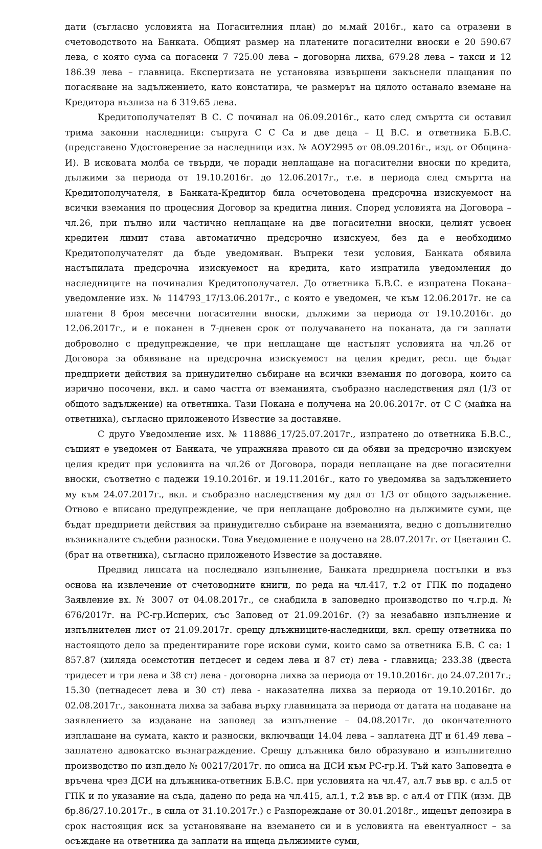дати (съгласно условията на Погасителния план) до м.май 2016г., като са отразени в счетоводството на Банката. Общият размер на платените погасителни вноски е 20 590.67 лева, с която сума са погасени 7 725.00 лева – договорна лихва, 679.28 лева – такси и 12 186.39 лева – главница. Експертизата не установява извършени закъснели плащания по погасяване на задължението, като констатира, че размерът на цялото останало вземане на Кредитора възлиза на 6 319.65 лева.
Кредитополучателят В С. С починал на 06.09.2016г., като след смъртта си оставил трима законни наследници: съпруга С С Са и две деца – Ц В.С. и ответника Б.В.С. (представено Удостоверение за наследници изх. № АОУ2995 от 08.09.2016г., изд. от Община-И). В исковата молба се твърди, че поради неплащане на погасителни вноски по кредита, дължими за периода от 19.10.2016г. до 12.06.2017г., т.е. в периода след смъртта на Кредитополучателя, в Банката-Кредитор била осчетоводена предсрочна изискуемост на всички вземания по процесния Договор за кредитна линия. Според условията на Договора – чл.26, при пълно или частично неплащане на две погасителни вноски, целият усвоен кредитен лимит става автоматично предсрочно изискуем, без да е необходимо Кредитополучателят да бъде уведомяван. Въпреки тези условия, Банката обявила настъпилата предсрочна изискуемост на кредита, като изпратила уведомления до наследниците на починалия Кредитополучател. До ответника Б.В.С. е изпратена Покана–уведомление изх. № 114793_17/13.06.2017г., с която е уведомен, че към 12.06.2017г. не са платени 8 броя месечни погасителни вноски, дължими за периода от 19.10.2016г. до 12.06.2017г., и е поканен в 7-дневен срок от получаването на поканата, да ги заплати доброволно с предупреждение, че при неплащане ще настъпят условията на чл.26 от Договора за обявяване на предсрочна изискуемост на целия кредит, респ. ще бъдат предприети действия за принудително събиране на всички вземания по договора, които са изрично посочени, вкл. и само частта от вземанията, съобразно наследствения дял (1/3 от общото задължение) на ответника. Тази Покана е получена на 20.06.2017г. от С С (майка на ответника), съгласно приложеното Известие за доставяне.
С друго Уведомление изх. № 118886_17/25.07.2017г., изпратено до ответника Б.В.С., същият е уведомен от Банката, че упражнява правото си да обяви за предсрочно изискуем целия кредит при условията на чл.26 от Договора, поради неплащане на две погасителни вноски, съответно с падежи 19.10.2016г. и 19.11.2016г., като го уведомява за задължението му към 24.07.2017г., вкл. и съобразно наследствения му дял от 1/3 от общото задължение. Отново е вписано предупреждение, че при неплащане доброволно на дължимите суми, ще бъдат предприети действия за принудително събиране на вземанията, ведно с допълнително възникналите съдебни разноски. Това Уведомление е получено на 28.07.2017г. от Цветалин С. (брат на ответника), съгласно приложеното Известие за доставяне.
Предвид липсата на последвало изпълнение, Банката предприела постъпки и въз основа на извлечение от счетоводните книги, по реда на чл.417, т.2 от ГПК по подадено Заявление вх. № 3007 от 04.08.2017г., се снабдила в заповедно производство по ч.гр.д. № 676/2017г. на РС-гр.Исперих, със Заповед от 21.09.2016г. (?) за незабавно изпълнение и изпълнителен лист от 21.09.2017г. срещу длъжниците-наследници, вкл. срещу ответника по настоящото дело за предентираните горе искови суми, които само за ответника Б.В. С са: 1 857.87 (хиляда осемстотин петдесет и седем лева и 87 ст) лева - главница; 233.38 (двеста тридесет и три лева и 38 ст) лева - договорна лихва за периода от 19.10.2016г. до 24.07.2017г.; 15.30 (петнадесет лева и 30 ст) лева - наказателна лихва за периода от 19.10.2016г. до 02.08.2017г., законната лихва за забава върху главницата за периода от датата на подаване на заявлението за издаване на заповед за изпълнение – 04.08.2017г. до окончателното изплащане на сумата, както и разноски, включващи 14.04 лева – заплатена ДТ и 61.49 лева – заплатено адвокатско възнаграждение. Срещу длъжника било образувано и изпълнително производство по изп.дело № 00217/2017г. по описа на ДСИ към РС-гр.И. Тъй като Заповедта е връчена чрез ДСИ на длъжника-ответник Б.В.С. при условията на чл.47, ал.7 във вр. с ал.5 от ГПК и по указание на съда, дадено по реда на чл.415, ал.1, т.2 във вр. с ал.4 от ГПК (изм. ДВ бр.86/27.10.2017г., в сила от 31.10.2017г.) с Разпореждане от 30.01.2018г., ищецът депозира в срок настоящия иск за установяване на вземането си и в условията на евентуалност – за осъждане на ответника да заплати на ищеца дължимите суми,